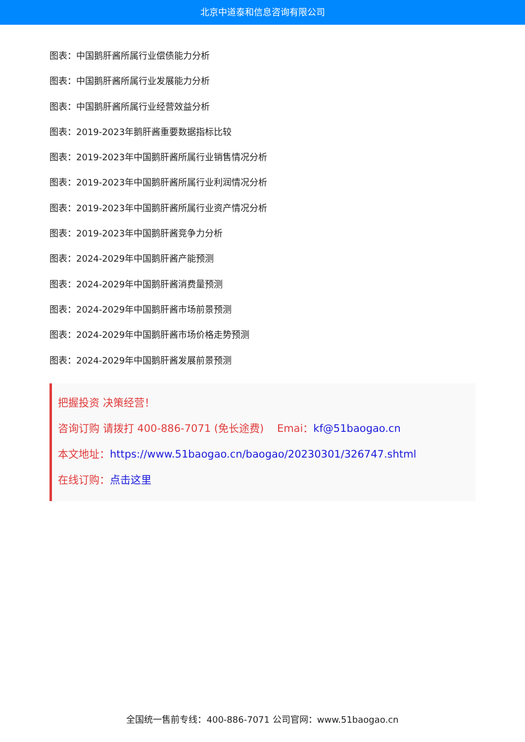北京中道泰和信息咨询有限公司
图表：中国鹅肝酱所属行业偿债能力分析
图表：中国鹅肝酱所属行业发展能力分析
图表：中国鹅肝酱所属行业经营效益分析
图表：2019-2023年鹅肝酱重要数据指标比较
图表：2019-2023年中国鹅肝酱所属行业销售情况分析
图表：2019-2023年中国鹅肝酱所属行业利润情况分析
图表：2019-2023年中国鹅肝酱所属行业资产情况分析
图表：2019-2023年中国鹅肝酱竞争力分析
图表：2024-2029年中国鹅肝酱产能预测
图表：2024-2029年中国鹅肝酱消费量预测
图表：2024-2029年中国鹅肝酱市场前景预测
图表：2024-2029年中国鹅肝酱市场价格走势预测
图表：2024-2029年中国鹅肝酱发展前景预测
把握投资 决策经营！
咨询订购 请拨打 400-886-7071 (免长途费) Emai：kf@51baogao.cn
本文地址：https://www.51baogao.cn/baogao/20230301/326747.shtml
在线订购：点击这里
全国统一售前专线：400-886-7071 公司官网：www.51baogao.cn